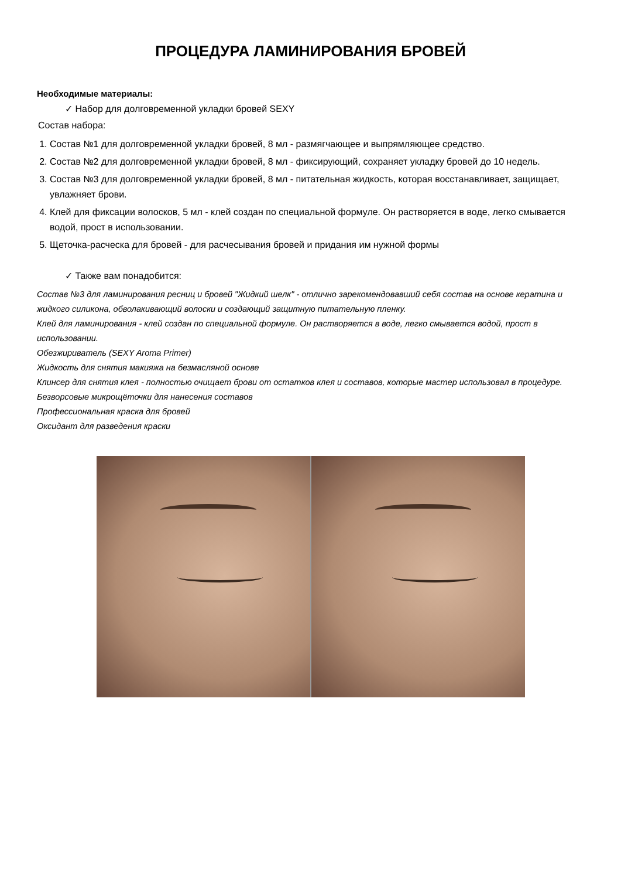ПРОЦЕДУРА ЛАМИНИРОВАНИЯ БРОВЕЙ
Необходимые материалы:
✓ Набор для долговременной укладки бровей SEXY
Состав набора:
1. Состав №1 для долговременной укладки бровей, 8 мл - размягчающее и выпрямляющее средство.
2. Состав №2 для долговременной укладки бровей, 8 мл - фиксирующий, сохраняет укладку бровей до 10 недель.
3. Состав №3 для долговременной укладки бровей, 8 мл - питательная жидкость, которая восстанавливает, защищает, увлажняет брови.
4. Клей для фиксации волосков, 5 мл - клей создан по специальной формуле. Он растворяется в воде, легко смывается водой, прост в использовании.
5. Щеточка-расческа для бровей - для расчесывания бровей и придания им нужной формы
✓ Также вам понадобится:
Состав №3 для ламинирования ресниц и бровей "Жидкий шелк" - отлично зарекомендовавший себя состав на основе кератина и жидкого силикона, обволакивающий волоски и создающий защитную питательную пленку.
Клей для ламинирования - клей создан по специальной формуле. Он растворяется в воде, легко смывается водой, прост в использовании.
Обезжириватель (SEXY Aroma Primer)
Жидкость для снятия макияжа на безмасляной основе
Клинсер для снятия клея - полностью очищает брови от остатков клея и составов, которые мастер использовал в процедуре.
Безворсовые микрощёточки для нанесения составов
Профессиональная краска для бровей
Оксидант для разведения краски